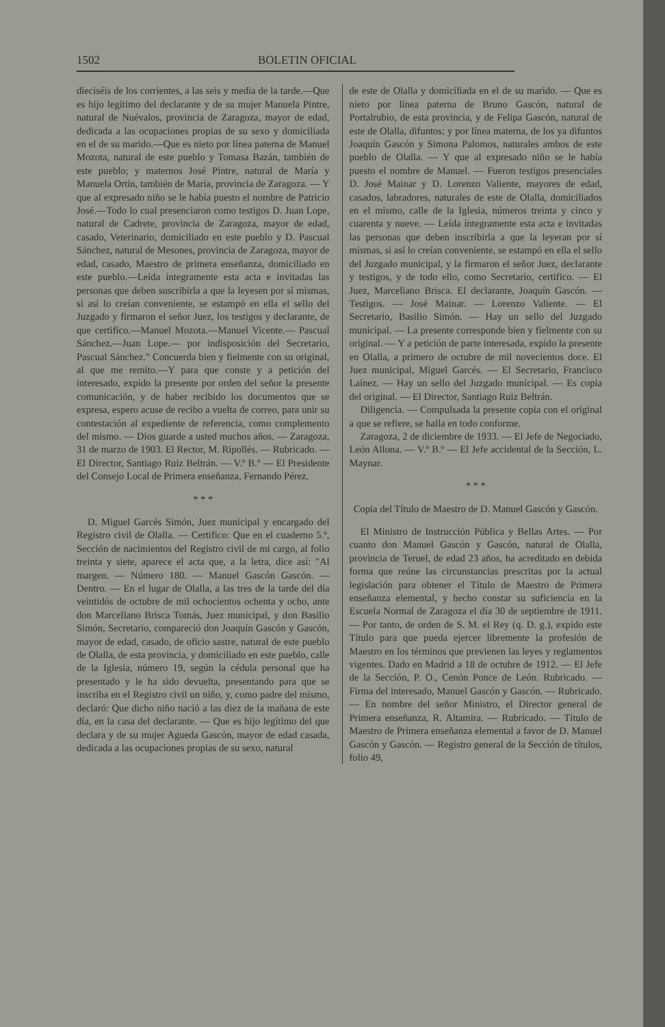1502 BOLETIN OFICIAL
dieciséis de los corrientes, a las seis y media de la tarde.—Que es hijo legítimo del declarante y de su mujer Manuela Pintre, natural de Nuévalos, provincia de Zaragoza, mayor de edad, dedicada a las ocupaciones propias de su sexo y domiciliada en el de su marido.—Que es nieto por línea paterna de Manuel Mozota, natural de este pueblo y Tomasa Bazán, también de este pueblo; y maternos José Pintre, natural de María y Manuela Ortín, también de María, provincia de Zaragoza. — Y que al expresado niño se le había puesto el nombre de Patricio José.—Todo lo cual presenciaron como testigos D. Juan Lope, natural de Cadrete, provincia de Zaragoza, mayor de edad, casado, Veterinario, domiciliado en este pueblo y D. Pascual Sánchez, natural de Mesones, provincia de Zaragoza, mayor de edad, casado, Maestro de primera enseñanza, domiciliado en este pueblo.—Leída íntegramente esta acta e invitadas las personas que deben suscribirla a que la leyesen por sí mismas, si así lo creían conveniente, se estampó en ella el sello del Juzgado y firmaron el señor Juez, los testigos y declarante, de que certifico.—Manuel Mozota.—Manuel Vicente.— Pascual Sánchez.—Juan Lope.— por indisposición del Secretario, Pascual Sánchez." Concuerda bien y fielmente con su original, al que me remito.—Y para que conste y a petición del interesado, expido la presente por orden del señor la presente comunicación, y de haber recibido los documentos que se expresa, espero acuse de recibo a vuelta de correo, para unir su contestación al expediente de referencia, como complemento del mismo. — Dios guarde a usted muchos años. — Zaragoza, 31 de marzo de 1903. El Rector, M. Ripollés. — Rubricado. — El Director, Santiago Ruiz Beltrán. — V.º B.º — El Presidente del Consejo Local de Primera enseñanza, Fernando Pérez.
* * *
D. Miguel Garcés Simón, Juez municipal y encargado del Registro civil de Olalla. — Certifico: Que en el cuaderno 5.º, Sección de nacimientos del Registro civil de mi cargo, al folio treinta y siete, aparece el acta que, a la letra, dice así: "Al margen. — Número 180. — Manuel Gascón Gascón. — Dentro. — En el lugar de Olalla, a las tres de la tarde del día veintidós de octubre de mil ochocientos ochenta y ocho, ante don Marceliano Brisca Tomás, Juez municipal, y don Basilio Simón, Secretario, compareció don Joaquín Gascón y Gascón, mayor de edad, casado, de oficio sastre, natural de este pueblo de Olalla, de esta provincia, y domiciliado en este pueblo, calle de la Iglesia, número 19, según la cédula personal que ha presentado y le ha sido devuelta, presentando para que se inscriba en el Registro civil un niño, y, como padre del mismo, declaró: Que dicho niño nació a las diez de la mañana de este día, en la casa del declarante. — Que es hijo legítimo del que declara y de su mujer Agueda Gascón, mayor de edad casada, dedicada a las ocupaciones propias de su sexo, natural
de este de Olalla y domiciliada en el de su marido. — Que es nieto por línea paterna de Bruno Gascón, natural de Portalrubio, de esta provincia, y de Felipa Gascón, natural de este de Olalla, difuntos; y por línea materna, de los ya difuntos Joaquín Gascón y Simona Palomos, naturales ambos de este pueblo de Olalla. — Y que al expresado niño se le había puesto el nombre de Manuel. — Fueron testigos presenciales D. José Mainar y D. Lorenzo Valiente, mayores de edad, casados, labradores, naturales de este de Olalla, domiciliados en el mismo, calle de la Iglesia, números treinta y cinco y cuarenta y nueve. — Leída íntegramente esta acta e invitadas las personas que deben inscribirla a que la leyeran por sí mismas, si así lo creían conveniente, se estampó en ella el sello del Juzgado municipal, y la firmaron el señor Juez, declarante y testigos, y de todo ello, como Secretario, certifico. — El Juez, Marceliano Brisca. El declarante, Joaquín Gascón. — Testigos. — José Mainar. — Lorenzo Valiente. — El Secretario, Basilio Simón. — Hay un sello del Juzgado municipal. — La presente corresponde bien y fielmente con su original. — Y a petición de parte interesada, expido la presente en Olalla, a primero de octubre de mil novecientos doce. El Juez municipal, Miguel Garcés. — El Secretario, Francisco Laínez. — Hay un sello del Juzgado municipal. — Es copia del original. — El Director, Santiago Ruiz Beltrán.
Diligencia. — Compulsada la presente copia con el original a que se refiere, se halla en todo conforme.
Zaragoza, 2 de diciembre de 1933. — El Jefe de Negociado, León Allona. — V.º B.º — El Jefe accidental de la Sección, L. Maynar.
* * *
Copia del Título de Maestro de D. Manuel Gascón y Gascón.
El Ministro de Instrucción Pública y Bellas Artes. — Por cuanto don Manuel Gascón y Gascón, natural de Olalla, provincia de Teruel, de edad 23 años, ha acreditado en debida forma que reúne las circunstancias prescritas por la actual legislación para obtener el Título de Maestro de Primera enseñanza elemental, y hecho constar su suficiencia en la Escuela Normal de Zaragoza el día 30 de septiembre de 1911. — Por tanto, de orden de S. M. el Rey (q. D. g.), expido este Título para que pueda ejercer libremente la profesión de Maestro en los términos que previenen las leyes y reglamentos vigentes. Dado en Madrid a 18 de octubre de 1912. — El Jefe de la Sección, P. O., Cenón Ponce de León. Rubricado. — Firma del interesado, Manuel Gascón y Gascón. — Rubricado. — En nombre del señor Ministro, el Director general de Primera enseñanza, R. Altamira. — Rubricado. — Título de Maestro de Primera enseñanza elemental a favor de D. Manuel Gascón y Gascón. — Registro general de la Sección de títulos, folio 49,